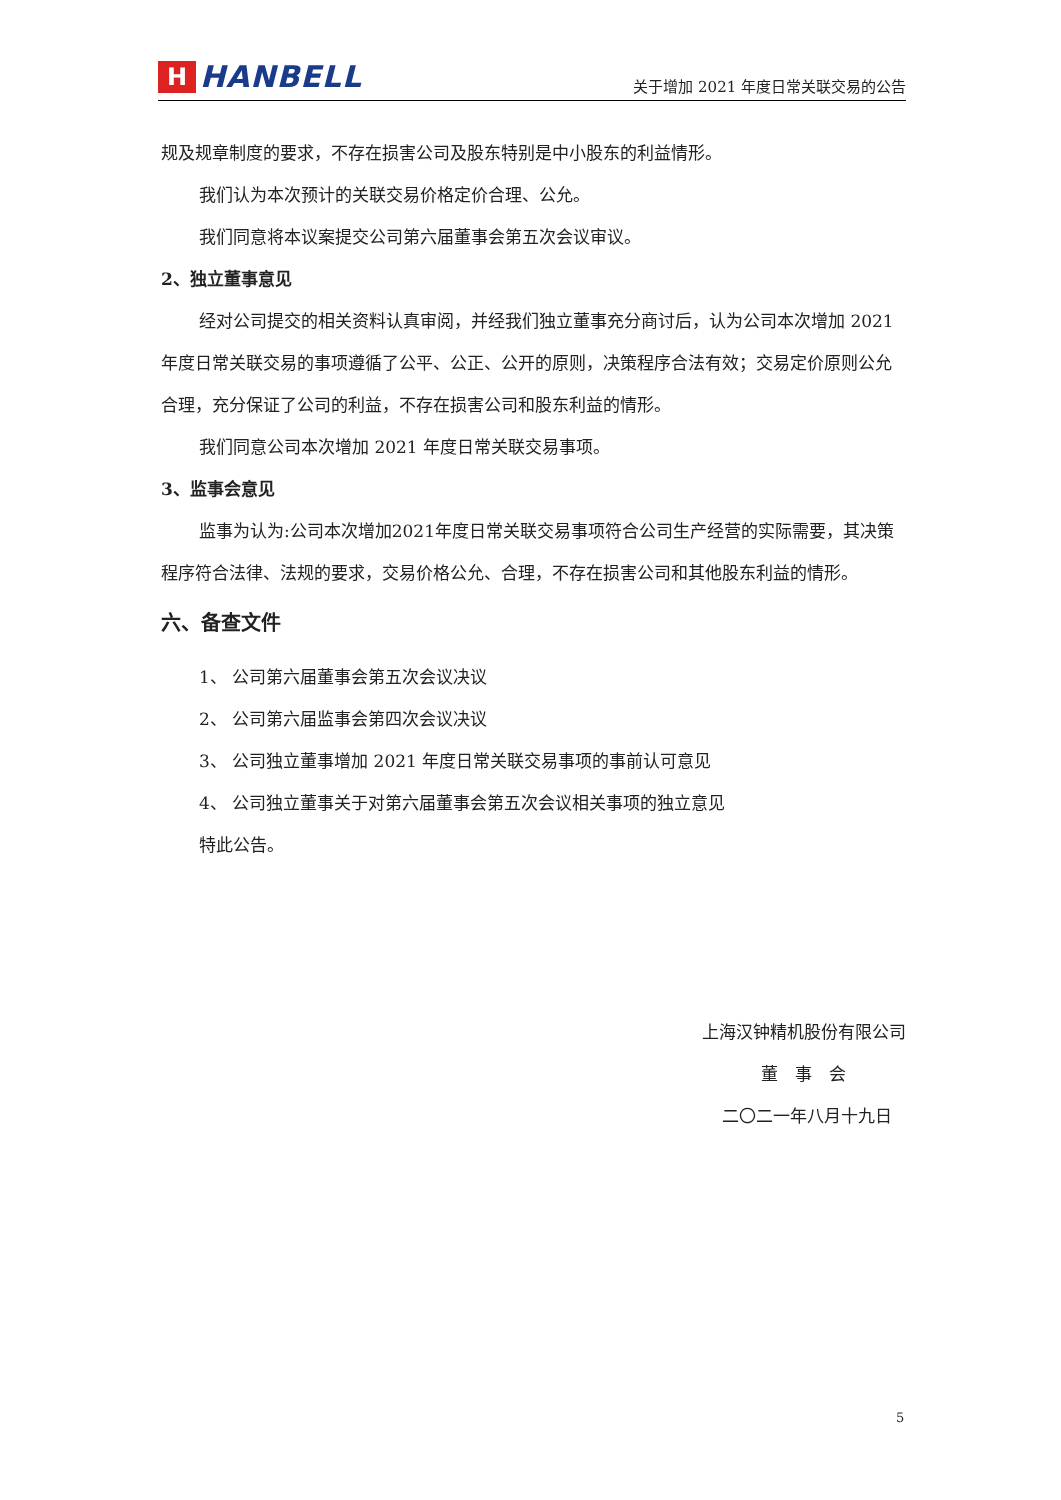H
HANBELL
关于增加 2021 年度日常关联交易的公告
规及规章制度的要求，不存在损害公司及股东特别是中小股东的利益情形。
我们认为本次预计的关联交易价格定价合理、公允。
我们同意将本议案提交公司第六届董事会第五次会议审议。
2、独立董事意见
经对公司提交的相关资料认真审阅，并经我们独立董事充分商讨后，认为公司本次增加 2021 年度日常关联交易的事项遵循了公平、公正、公开的原则，决策程序合法有效；交易定价原则公允合理，充分保证了公司的利益，不存在损害公司和股东利益的情形。
我们同意公司本次增加 2021 年度日常关联交易事项。
3、监事会意见
监事为认为:公司本次增加2021年度日常关联交易事项符合公司生产经营的实际需要，其决策程序符合法律、法规的要求，交易价格公允、合理，不存在损害公司和其他股东利益的情形。
六、备查文件
1、 公司第六届董事会第五次会议决议
2、 公司第六届监事会第四次会议决议
3、 公司独立董事增加 2021 年度日常关联交易事项的事前认可意见
4、 公司独立董事关于对第六届董事会第五次会议相关事项的独立意见
特此公告。
上海汉钟精机股份有限公司
董　事　会
二〇二一年八月十九日
5